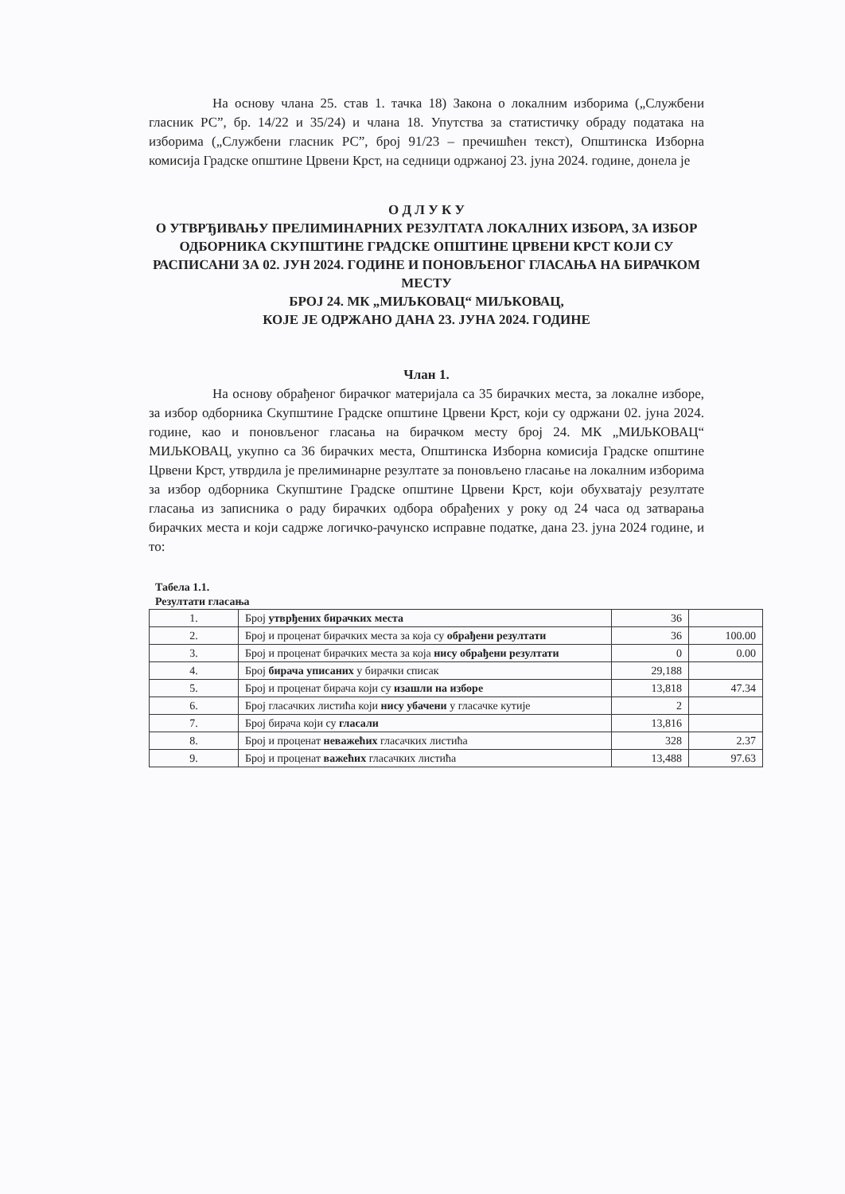На основу члана 25. став 1. тачка 18) Закона о локалним изборима („Службени гласник РС”, бр. 14/22 и 35/24) и члана 18. Упутства за статистичку обраду података на изборима („Службени гласник РС”, број 91/23 – пречишћен текст), Општинска Изборна комисија Градске општине Црвени Крст, на седници одржаној 23. јуна 2024. године, донела је
О Д Л У К У
О УТВРЂИВАЊУ ПРЕЛИМИНАРНИХ РЕЗУЛТАТА ЛОКАЛНИХ ИЗБОРА, ЗА ИЗБОР ОДБОРНИКА СКУПШТИНЕ ГРАДСКЕ ОПШТИНЕ ЦРВЕНИ КРСТ КОЈИ СУ РАСПИСАНИ ЗА 02. ЈУН 2024. ГОДИНЕ И ПОНОВЉЕНОГ ГЛАСАЊА НА БИРАЧКОМ МЕСТУ
БРОЈ 24. МК „МИЉКОВАЦ“ МИЉКОВАЦ,
КОЈЕ ЈЕ ОДРЖАНО ДАНА 23. ЈУНА 2024. ГОДИНЕ
Члан 1.
На основу обрађеног бирачког материјала са 35 бирачких места, за локалне изборе, за избор одборника Скупштине Градске општине Црвени Крст, који су одржани 02. јуна 2024. године, као и поновљеног гласања на бирачком месту број 24. МК „МИЉКОВАЦ“ МИЉКОВАЦ, укупно са 36 бирачких места, Општинска Изборна комисија Градске општине Црвени Крст, утврдила је прелиминарне резултате за поновљено гласање на локалним изборима за избор одборника Скупштине Градске општине Црвени Крст, који обухватају резултате гласања из записника о раду бирачких одбора обрађених у року од 24 часа од затварања бирачких места и који садрже логичко-рачунско исправне податке, дана 23. јуна 2024 године, и то:
Табела 1.1.
Резултати гласања
| 1. | Број утврђених бирачких места | 36 | |
| 2. | Број и проценат бирачких места за која су обрађени резултати | 36 | 100.00 |
| 3. | Број и проценат бирачких места за која нису обрађени резултати | 0 | 0.00 |
| 4. | Број бирача уписаних у бирачки списак | 29,188 | |
| 5. | Број и проценат бирача који су изашли на изборе | 13,818 | 47.34 |
| 6. | Број гласачких листића који нису убачени у гласачке кутије | 2 | |
| 7. | Број бирача који су гласали | 13,816 | |
| 8. | Број и проценат неважећих гласачких листића | 328 | 2.37 |
| 9. | Број и проценат важећих гласачких листића | 13,488 | 97.63 |